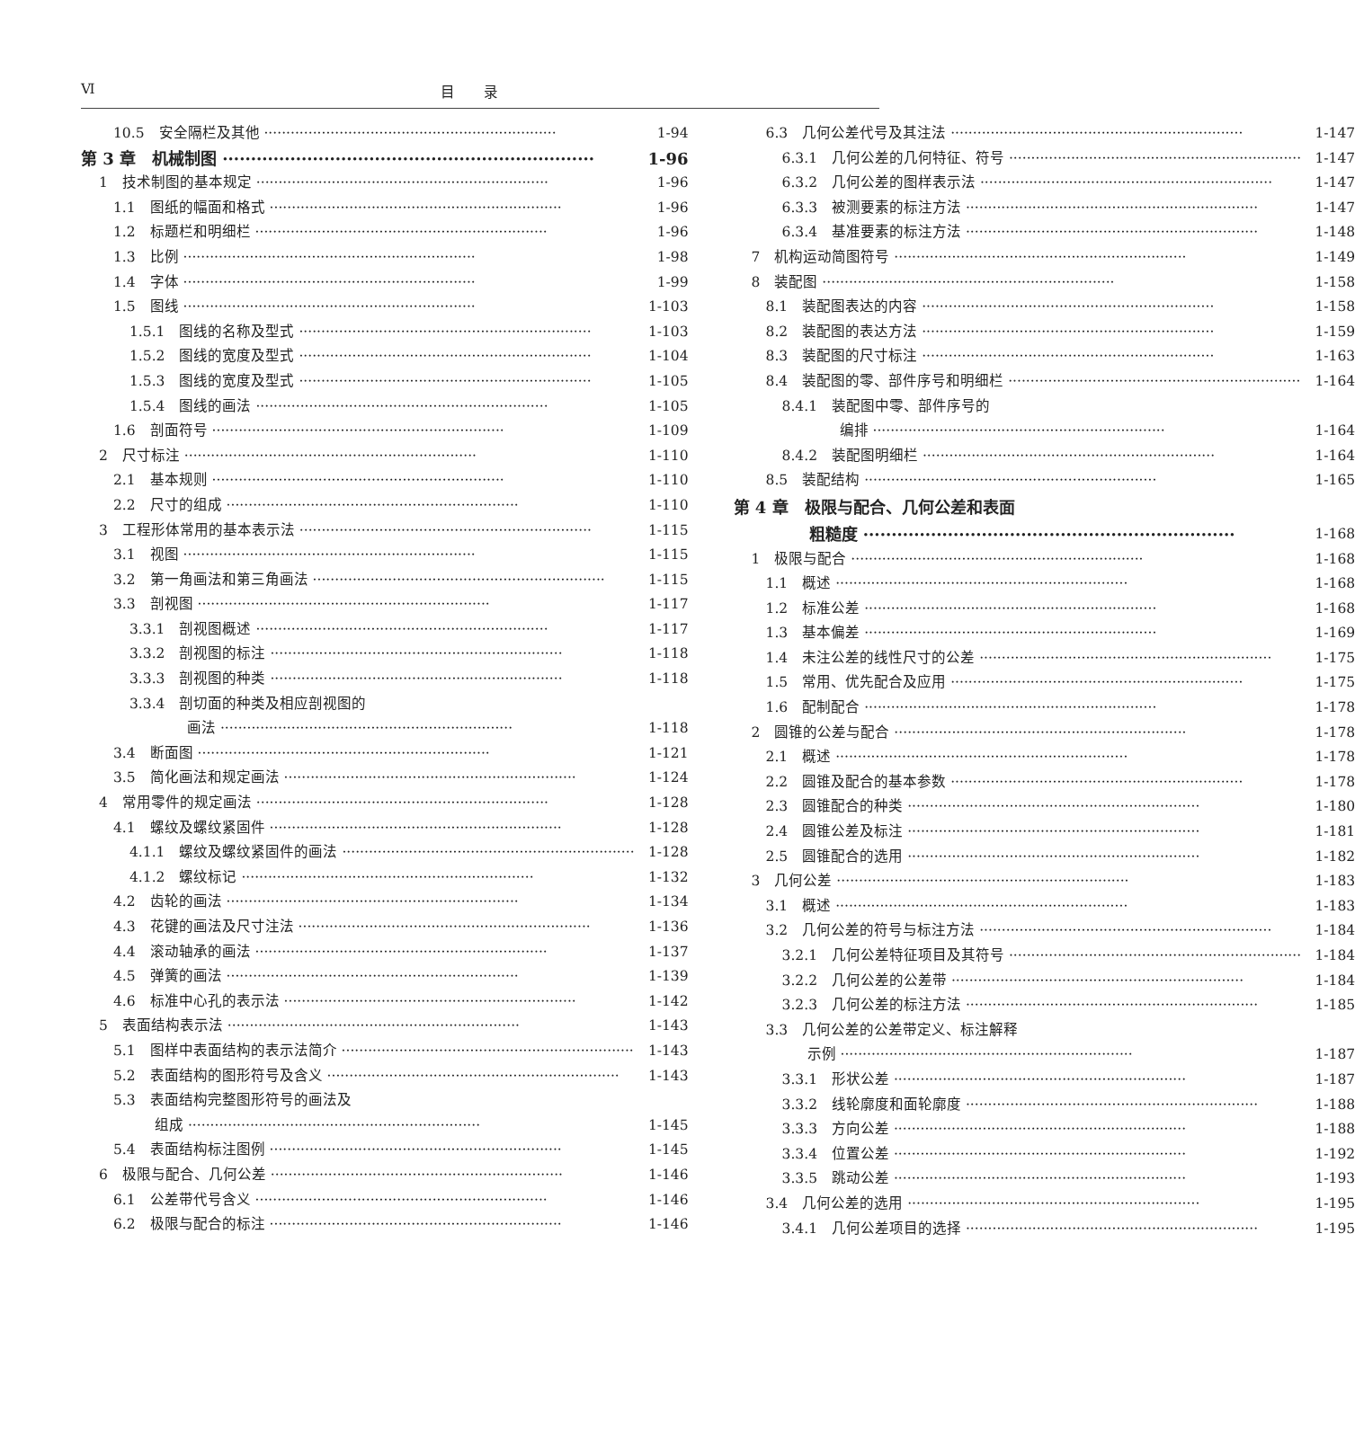Ⅵ 目　　录
10.5　安全隔栏及其他 1-94
第 3 章　机械制图 1-96
1　技术制图的基本规定 1-96
1.1　图纸的幅面和格式 1-96
1.2　标题栏和明细栏 1-96
1.3　比例 1-98
1.4　字体 1-99
1.5　图线 1-103
1.5.1　图线的名称及型式 1-103
1.5.2　图线的宽度及型式 1-104
1.5.3　图线的宽度及型式 1-105
1.5.4　图线的画法 1-105
1.6　剖面符号 1-109
2　尺寸标注 1-110
2.1　基本规则 1-110
2.2　尺寸的组成 1-110
3　工程形体常用的基本表示法 1-115
3.1　视图 1-115
3.2　第一角画法和第三角画法 1-115
3.3　剖视图 1-117
3.3.1　剖视图概述 1-117
3.3.2　剖视图的标注 1-118
3.3.3　剖视图的种类 1-118
3.3.4　剖切面的种类及相应剖视图的
画法 1-118
3.4　断面图 1-121
3.5　简化画法和规定画法 1-124
4　常用零件的规定画法 1-128
4.1　螺纹及螺纹紧固件 1-128
4.1.1　螺纹及螺纹紧固件的画法 1-128
4.1.2　螺纹标记 1-132
4.2　齿轮的画法 1-134
4.3　花键的画法及尺寸注法 1-136
4.4　滚动轴承的画法 1-137
4.5　弹簧的画法 1-139
4.6　标准中心孔的表示法 1-142
5　表面结构表示法 1-143
5.1　图样中表面结构的表示法简介 1-143
5.2　表面结构的图形符号及含义 1-143
5.3　表面结构完整图形符号的画法及
组成 1-145
5.4　表面结构标注图例 1-145
6　极限与配合、几何公差 1-146
6.1　公差带代号含义 1-146
6.2　极限与配合的标注 1-146
6.3　几何公差代号及其注法 1-147
6.3.1　几何公差的几何特征、符号 1-147
6.3.2　几何公差的图样表示法 1-147
6.3.3　被测要素的标注方法 1-147
6.3.4　基准要素的标注方法 1-148
7　机构运动简图符号 1-149
8　装配图 1-158
8.1　装配图表达的内容 1-158
8.2　装配图的表达方法 1-159
8.3　装配图的尺寸标注 1-163
8.4　装配图的零、部件序号和明细栏 1-164
8.4.1　装配图中零、部件序号的
编排 1-164
8.4.2　装配图明细栏 1-164
8.5　装配结构 1-165
第 4 章　极限与配合、几何公差和表面
粗糙度 1-168
1　极限与配合 1-168
1.1　概述 1-168
1.2　标准公差 1-168
1.3　基本偏差 1-169
1.4　未注公差的线性尺寸的公差 1-175
1.5　常用、优先配合及应用 1-175
1.6　配制配合 1-178
2　圆锥的公差与配合 1-178
2.1　概述 1-178
2.2　圆锥及配合的基本参数 1-178
2.3　圆锥配合的种类 1-180
2.4　圆锥公差及标注 1-181
2.5　圆锥配合的选用 1-182
3　几何公差 1-183
3.1　概述 1-183
3.2　几何公差的符号与标注方法 1-184
3.2.1　几何公差特征项目及其符号 1-184
3.2.2　几何公差的公差带 1-184
3.2.3　几何公差的标注方法 1-185
3.3　几何公差的公差带定义、标注解释
示例 1-187
3.3.1　形状公差 1-187
3.3.2　线轮廓度和面轮廓度 1-188
3.3.3　方向公差 1-188
3.3.4　位置公差 1-192
3.3.5　跳动公差 1-193
3.4　几何公差的选用 1-195
3.4.1　几何公差项目的选择 1-195